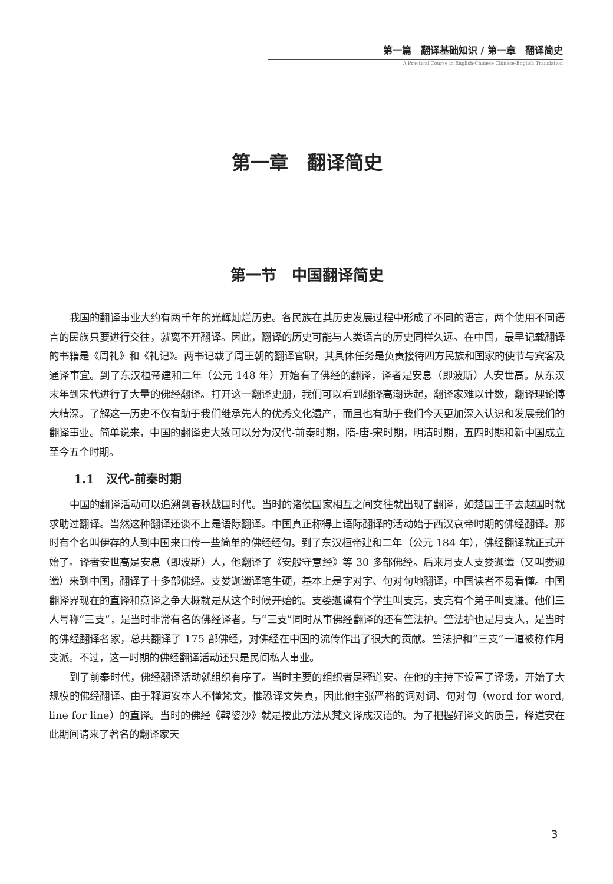第一篇　翻译基础知识 / 第一章　翻译简史
A Practical Course in English-Chinese Chinese-English Translation
第一章　翻译简史
第一节　中国翻译简史
我国的翻译事业大约有两千年的光辉灿烂历史。各民族在其历史发展过程中形成了不同的语言，两个使用不同语言的民族只要进行交往，就离不开翻译。因此，翻译的历史可能与人类语言的历史同样久远。在中国，最早记载翻译的书籍是《周礼》和《礼记》。两书记载了周王朝的翻译官职，其具体任务是负责接待四方民族和国家的使节与宾客及通译事宜。到了东汉桓帝建和二年（公元 148 年）开始有了佛经的翻译，译者是安息（即波斯）人安世高。从东汉末年到宋代进行了大量的佛经翻译。打开这一翻译史册，我们可以看到翻译高潮迭起，翻译家难以计数，翻译理论博大精深。了解这一历史不仅有助于我们继承先人的优秀文化遗产，而且也有助于我们今天更加深入认识和发展我们的翻译事业。简单说来，中国的翻译史大致可以分为汉代-前秦时期，隋-唐-宋时期，明清时期，五四时期和新中国成立至今五个时期。
1.1　汉代-前秦时期
中国的翻译活动可以追溯到春秋战国时代。当时的诸侯国家相互之间交往就出现了翻译，如楚国王子去越国时就求助过翻译。当然这种翻译还谈不上是语际翻译。中国真正称得上语际翻译的活动始于西汉哀帝时期的佛经翻译。那时有个名叫伊存的人到中国来口传一些简单的佛经经句。到了东汉桓帝建和二年（公元 184 年），佛经翻译就正式开始了。译者安世高是安息（即波斯）人，他翻译了《安般守意经》等 30 多部佛经。后来月支人支娄迦谶（又叫娄迦谶）来到中国，翻译了十多部佛经。支娄迦谶译笔生硬，基本上是字对字、句对句地翻译，中国读者不易看懂。中国翻译界现在的直译和意译之争大概就是从这个时候开始的。支娄迦谶有个学生叫支亮，支亮有个弟子叫支谦。他们三人号称“三支”，是当时非常有名的佛经译者。与“三支”同时从事佛经翻译的还有竺法护。竺法护也是月支人，是当时的佛经翻译名家，总共翻译了 175 部佛经，对佛经在中国的流传作出了很大的贡献。竺法护和“三支”一道被称作月支派。不过，这一时期的佛经翻译活动还只是民间私人事业。
到了前秦时代，佛经翻译活动就组织有序了。当时主要的组织者是释道安。在他的主持下设置了译场，开始了大规模的佛经翻译。由于释道安本人不懂梵文，惟恐译文失真，因此他主张严格的词对词、句对句（word for word, line for line）的直译。当时的佛经《鞞婆沙》就是按此方法从梵文译成汉语的。为了把握好译文的质量，释道安在此期间请来了著名的翻译家天
3